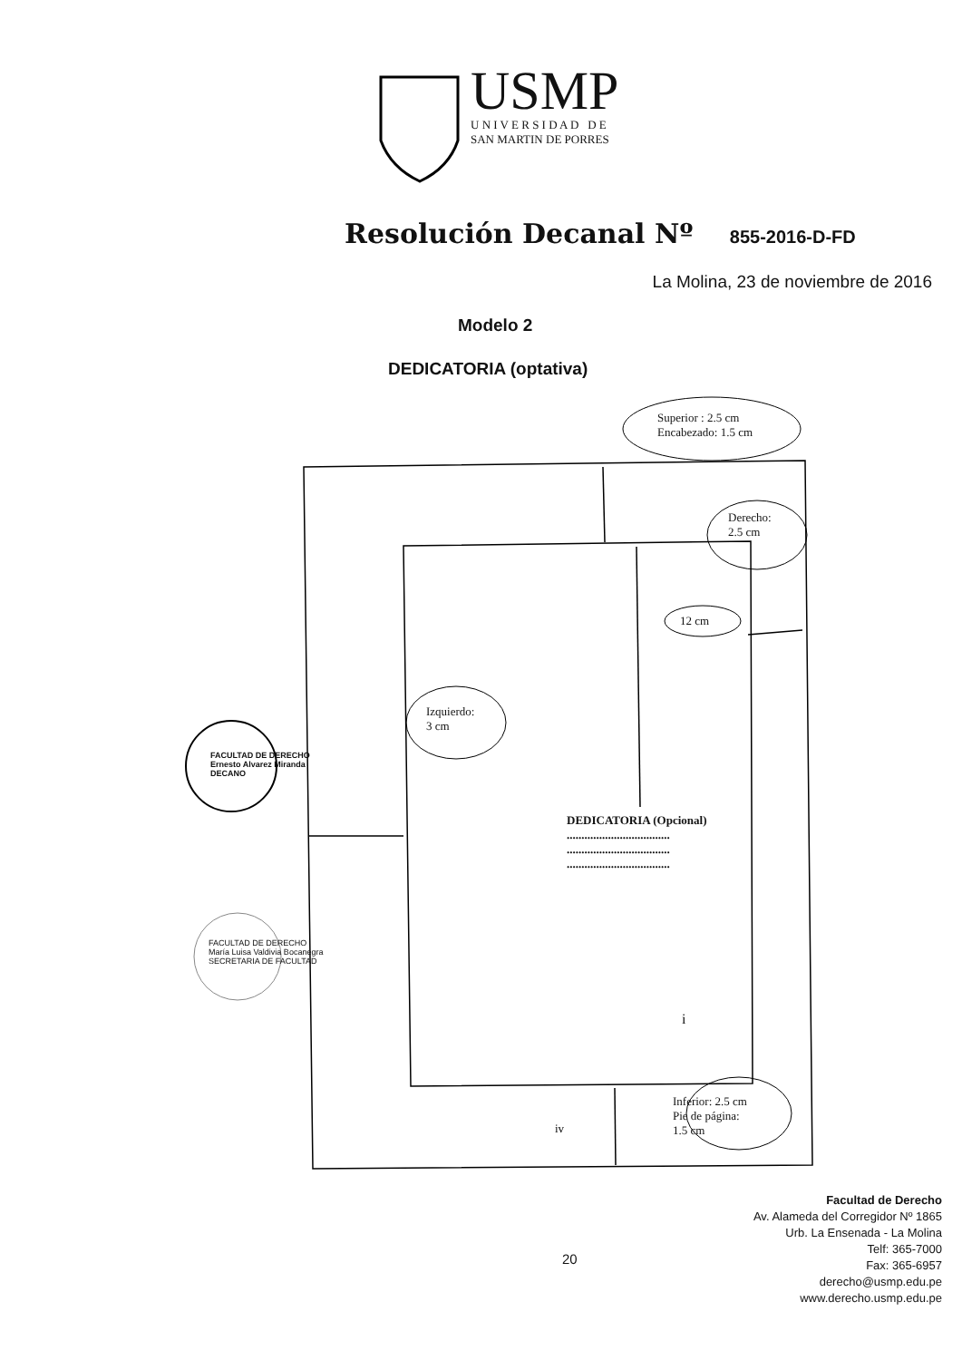USMP
U N I V E R S I D A D D E
SAN MARTIN DE PORRES
Resolución Decanal Nº 855-2016-D-FD
La Molina, 23 de noviembre de 2016
Modelo 2
DEDICATORIA (optativa)
Superior : 2.5 cm
Encabezado: 1.5 cm
Derecho:
2.5 cm
12 cm
Izquierdo:
3 cm
FACULTAD DE DERECHO
Ernesto Alvarez Miranda
DECANO
FACULTAD DE DERECHO
María Luisa Valdivia Bocanegra
SECRETARIA DE FACULTAD
DEDICATORIA (Opcional)
...................................
...................................
...................................
i
Inferior: 2.5 cm
Pie de página:
1.5 cm
iv
20
Facultad de Derecho
Av. Alameda del Corregidor Nº 1865
Urb. La Ensenada - La Molina
Telf: 365-7000
Fax: 365-6957
derecho@usmp.edu.pe
www.derecho.usmp.edu.pe